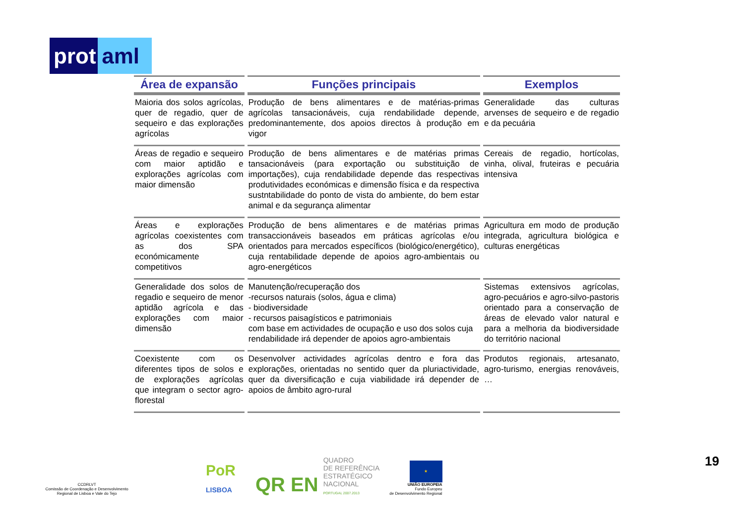prot
aml
| Área de expansão | Funções principais | Exemplos |
| --- | --- | --- |
| Maioria dos solos agrícolas, quer de regadio, quer de sequeiro e das explorações agrícolas | Produção de bens alimentares e de matérias-primas agrícolas tansacionáveis, cuja rendabilidade depende, predominantemente, dos apoios directos à produção em vigor | Generalidade das culturas arvenses de sequeiro e de regadio e da pecuária |
| Áreas de regadio e sequeiro com maior aptidão e explorações agrícolas com maior dimensão | Produção de bens alimentares e de matérias primas tansacionáveis (para exportação ou substituição de importações), cuja rendabilidade depende das respectivas produtividades económicas e dimensão física e da respectiva sustntabilidade do ponto de vista do ambiente, do bem estar animal e da segurança alimentar | Cereais de regadio, hortícolas, vinha, olival, fruteiras e pecuária intensiva |
| Áreas e explorações agrícolas coexistentes com as dos SPA económicamente competitivos | Produção de bens alimentares e de matérias primas transaccionáveis baseados em práticas agrícolas e/ou orientados para mercados específicos (biológico/energético), cuja rentabilidade depende de apoios agro-ambientais ou agro-energéticos | Agricultura em modo de produção integrada, agricultura biológica e culturas energéticas |
| Generalidade dos solos de regadio e sequeiro de menor aptidão agrícola e das explorações com maior dimensão | Manutenção/recuperação dos -recursos naturais (solos, água e clima) - biodiversidade - recursos paisagísticos e patrimoniais com base em actividades de ocupação e uso dos solos cuja rendabilidade irá depender de apoios agro-ambientais | Sistemas extensivos agrícolas, agro-pecuários e agro-silvo-pastoris orientado para a conservação de áreas de elevado valor natural e para a melhoria da biodiversidade do território nacional |
| Coexistente com os diferentes tipos de solos e de explorações agrícolas que integram o sector agro-florestal | Desenvolver actividades agrícolas dentro e fora das explorações, orientadas no sentido quer da pluriactividade, quer da diversificação e cuja viabilidade irá depender de apoios de âmbito agro-rural | Produtos regionais, artesanato, agro-turismo, energias renováveis, … |
CCDRLVT
Comissão de Coordenação e Desenvolvimento Regional de Lisboa e Vale do Tejo
PoR
LISBOA
QR EN
QUADRO
DE REFERÊNCIA
ESTRATÉGICO
NACIONAL
PORTUGAL 2007.2013
★
UNIÃO EUROPEIA
Fundo Europeu
de Desenvolvimento Regional
19